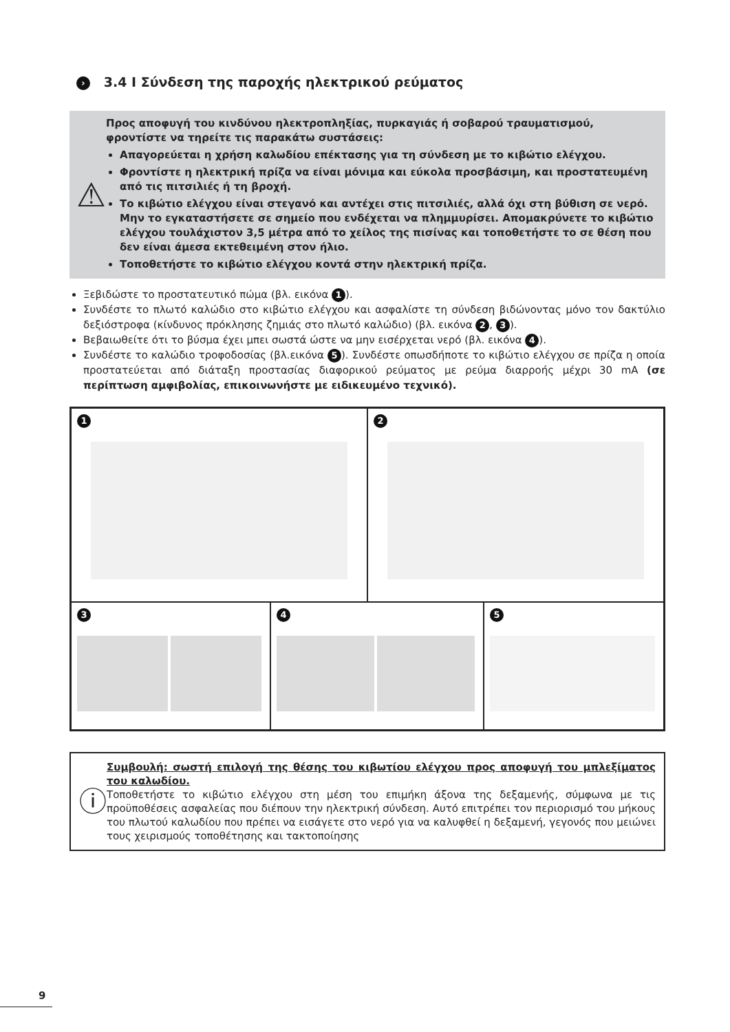› 3.4 I Σύνδεση της παροχής ηλεκτρικού ρεύματος
⚠
Προς αποφυγή του κινδύνου ηλεκτροπληξίας, πυρκαγιάς ή σοβαρού τραυματισμού, φροντίστε να τηρείτε τις παρακάτω συστάσεις:
Απαγορεύεται η χρήση καλωδίου επέκτασης για τη σύνδεση με το κιβώτιο ελέγχου.
Φροντίστε η ηλεκτρική πρίζα να είναι μόνιμα και εύκολα προσβάσιμη, και προστατευμένη από τις πιτσιλιές ή τη βροχή.
Το κιβώτιο ελέγχου είναι στεγανό και αντέχει στις πιτσιλιές, αλλά όχι στη βύθιση σε νερό. Μην το εγκαταστήσετε σε σημείο που ενδέχεται να πλημμυρίσει. Απομακρύνετε το κιβώτιο ελέγχου τουλάχιστον 3,5 μέτρα από το χείλος της πισίνας και τοποθετήστε το σε θέση που δεν είναι άμεσα εκτεθειμένη στον ήλιο.
Τοποθετήστε το κιβώτιο ελέγχου κοντά στην ηλεκτρική πρίζα.
Ξεβιδώστε το προστατευτικό πώμα (βλ. εικόνα 1).
Συνδέστε το πλωτό καλώδιο στο κιβώτιο ελέγχου και ασφαλίστε τη σύνδεση βιδώνοντας μόνο τον δακτύλιο δεξιόστροφα (κίνδυνος πρόκλησης ζημιάς στο πλωτό καλώδιο) (βλ. εικόνα 2, 3).
Βεβαιωθείτε ότι το βύσμα έχει μπει σωστά ώστε να μην εισέρχεται νερό (βλ. εικόνα 4).
Συνδέστε το καλώδιο τροφοδοσίας (βλ.εικόνα 5). Συνδέστε οπωσδήποτε το κιβώτιο ελέγχου σε πρίζα η οποία προστατεύεται από διάταξη προστασίας διαφορικού ρεύματος με ρεύμα διαρροής μέχρι 30 mA (σε περίπτωση αμφιβολίας, επικοινωνήστε με ειδικευμένο τεχνικό).
1 2
3 4 5
ⓘ
Συμβουλή: σωστή επιλογή της θέσης του κιβωτίου ελέγχου προς αποφυγή του μπλεξίματος του καλωδίου.
Τοποθετήστε το κιβώτιο ελέγχου στη μέση του επιμήκη άξονα της δεξαμενής, σύμφωνα με τις προϋποθέσεις ασφαλείας που διέπουν την ηλεκτρική σύνδεση. Αυτό επιτρέπει τον περιορισμό του μήκους του πλωτού καλωδίου που πρέπει να εισάγετε στο νερό για να καλυφθεί η δεξαμενή, γεγονός που μειώνει τους χειρισμούς τοποθέτησης και τακτοποίησης
9